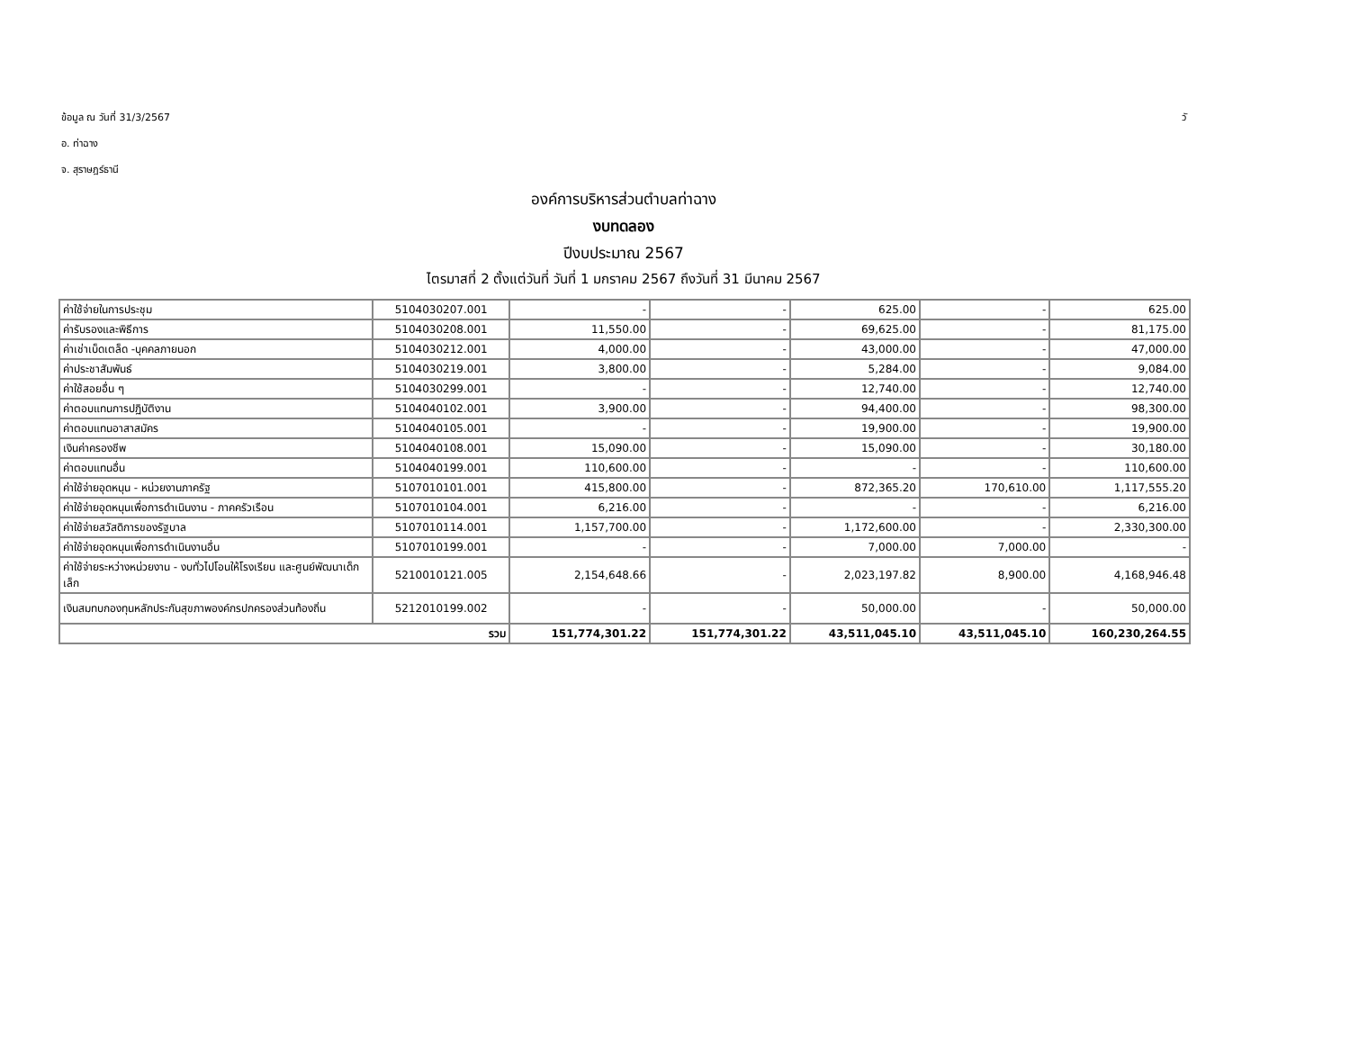ข้อมูล ณ วันที่ 31/3/2567 วั
อ. ท่าฉาง
จ. สุราษฎร์ธานี
องค์การบริหารส่วนตำบลท่าฉาง
งบทดลอง
ปีงบประมาณ 2567
ไตรมาสที่ 2 ตั้งแต่วันที่ วันที่ 1 มกราคม 2567 ถึงวันที่ 31 มีนาคม 2567
| ค่าใช้จ่ายในการประชุม | 5104030207.001 | - | - | 625.00 | - | 625.00 |
| ค่ารับรองและพิธีการ | 5104030208.001 | 11,550.00 | - | 69,625.00 | - | 81,175.00 |
| ค่าเช่าเบ็ดเตล็ด -บุคคลภายนอก | 5104030212.001 | 4,000.00 | - | 43,000.00 | - | 47,000.00 |
| ค่าประชาสัมพันธ์ | 5104030219.001 | 3,800.00 | - | 5,284.00 | - | 9,084.00 |
| ค่าใช้สอยอื่น ๆ | 5104030299.001 | - | - | 12,740.00 | - | 12,740.00 |
| ค่าตอบแทนการปฏิบัติงาน | 5104040102.001 | 3,900.00 | - | 94,400.00 | - | 98,300.00 |
| ค่าตอบแทนอาสาสมัคร | 5104040105.001 | - | - | 19,900.00 | - | 19,900.00 |
| เงินค่าครองชีพ | 5104040108.001 | 15,090.00 | - | 15,090.00 | - | 30,180.00 |
| ค่าตอบแทนอื่น | 5104040199.001 | 110,600.00 | - | - | - | 110,600.00 |
| ค่าใช้จ่ายอุดหนุน - หน่วยงานภาครัฐ | 5107010101.001 | 415,800.00 | - | 872,365.20 | 170,610.00 | 1,117,555.20 |
| ค่าใช้จ่ายอุดหนุนเพื่อการดำเนินงาน - ภาคครัวเรือน | 5107010104.001 | 6,216.00 | - | - | - | 6,216.00 |
| ค่าใช้จ่ายสวัสดิการของรัฐบาล | 5107010114.001 | 1,157,700.00 | - | 1,172,600.00 | - | 2,330,300.00 |
| ค่าใช้จ่ายอุดหนุนเพื่อการดำเนินงานอื่น | 5107010199.001 | - | - | 7,000.00 | 7,000.00 | - |
| ค่าใช้จ่ายระหว่างหน่วยงาน - งบทั่วไปโอนให้โรงเรียน และศูนย์พัฒนาเด็กเล็ก | 5210010121.005 | 2,154,648.66 | - | 2,023,197.82 | 8,900.00 | 4,168,946.48 |
| เงินสมทบกองทุนหลักประกันสุขภาพองค์กรปกครองส่วนท้องถิ่น | 5212010199.002 | - | - | 50,000.00 | - | 50,000.00 |
| รวม | | 151,774,301.22 | 151,774,301.22 | 43,511,045.10 | 43,511,045.10 | 160,230,264.55 |